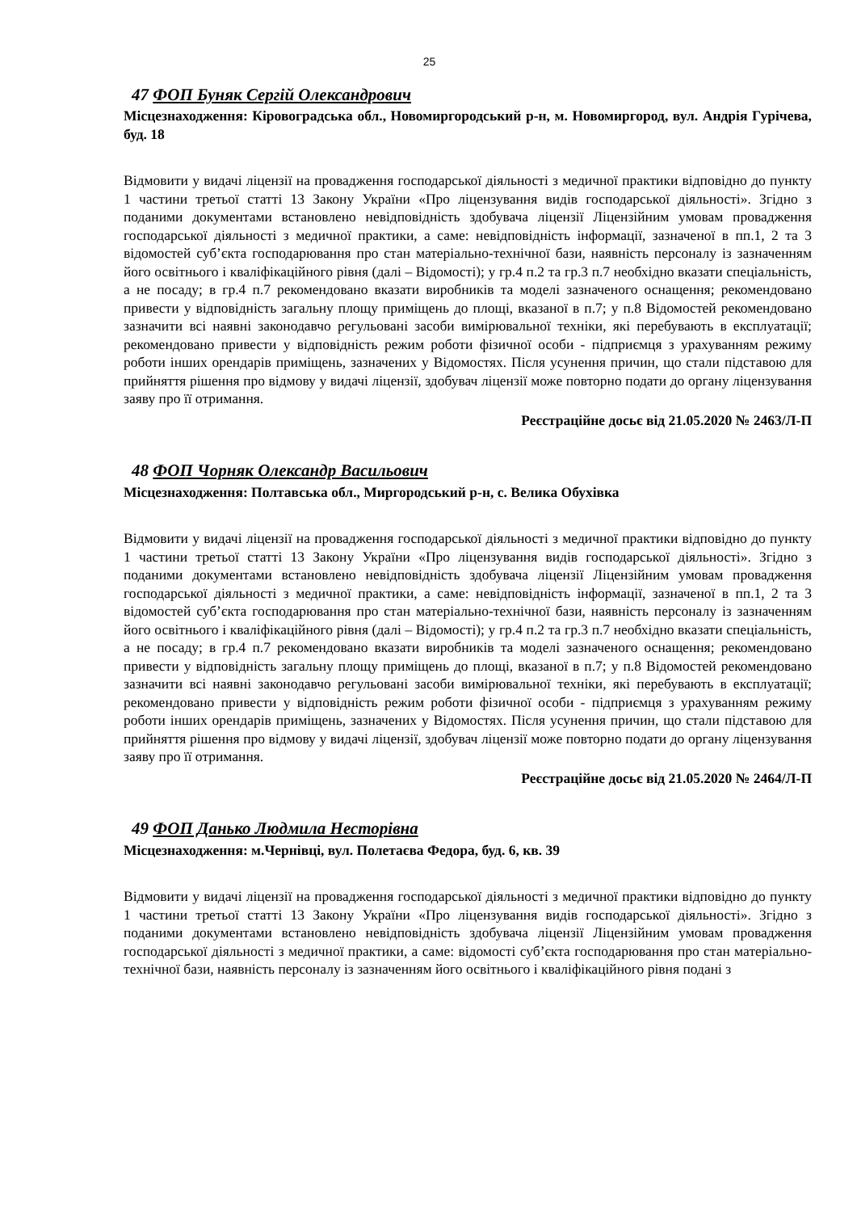25
47 ФОП Буняк Сергій Олександрович
Місцезнаходження: Кіровоградська обл., Новомиргородський р-н, м. Новомиргород, вул. Андрія Гурічева, буд. 18
Відмовити у видачі ліцензії на провадження господарської діяльності з медичної практики відповідно до пункту 1 частини третьої статті 13 Закону України «Про ліцензування видів господарської діяльності». Згідно з поданими документами встановлено невідповідність здобувача ліцензії Ліцензійним умовам провадження господарської діяльності з медичної практики, а саме: невідповідність інформації, зазначеної в пп.1, 2 та 3 відомостей суб’єкта господарювання про стан матеріально-технічної бази, наявність персоналу із зазначенням його освітнього і кваліфікаційного рівня (далі – Відомості); у гр.4 п.2 та гр.3 п.7 необхідно вказати спеціальність, а не посаду; в гр.4 п.7 рекомендовано вказати виробників та моделі зазначеного оснащення; рекомендовано привести у відповідність загальну площу приміщень до площі, вказаної в п.7; у п.8 Відомостей рекомендовано зазначити всі наявні законодавчо регульовані засоби вимірювальної техніки, які перебувають в експлуатації; рекомендовано привести у відповідність режим роботи фізичної особи - підприємця з урахуванням режиму роботи інших орендарів приміщень, зазначених у Відомостях. Після усунення причин, що стали підставою для прийняття рішення про відмову у видачі ліцензії, здобувач ліцензії може повторно подати до органу ліцензування заяву про її отримання.
Реєстраційне досьє від 21.05.2020 № 2463/Л-П
48 ФОП Чорняк Олександр Васильович
Місцезнаходження: Полтавська обл., Миргородський р-н, с. Велика Обухівка
Відмовити у видачі ліцензії на провадження господарської діяльності з медичної практики відповідно до пункту 1 частини третьої статті 13 Закону України «Про ліцензування видів господарської діяльності». Згідно з поданими документами встановлено невідповідність здобувача ліцензії Ліцензійним умовам провадження господарської діяльності з медичної практики, а саме: невідповідність інформації, зазначеної в пп.1, 2 та 3 відомостей суб’єкта господарювання про стан матеріально-технічної бази, наявність персоналу із зазначенням його освітнього і кваліфікаційного рівня (далі – Відомості); у гр.4 п.2 та гр.3 п.7 необхідно вказати спеціальність, а не посаду; в гр.4 п.7 рекомендовано вказати виробників та моделі зазначеного оснащення; рекомендовано привести у відповідність загальну площу приміщень до площі, вказаної в п.7; у п.8 Відомостей рекомендовано зазначити всі наявні законодавчо регульовані засоби вимірювальної техніки, які перебувають в експлуатації; рекомендовано привести у відповідність режим роботи фізичної особи - підприємця з урахуванням режиму роботи інших орендарів приміщень, зазначених у Відомостях. Після усунення причин, що стали підставою для прийняття рішення про відмову у видачі ліцензії, здобувач ліцензії може повторно подати до органу ліцензування заяву про її отримання.
Реєстраційне досьє від 21.05.2020 № 2464/Л-П
49 ФОП Данько Людмила Несторівна
Місцезнаходження: м.Чернівці, вул. Полетаєва Федора, буд. 6, кв. 39
Відмовити у видачі ліцензії на провадження господарської діяльності з медичної практики відповідно до пункту 1 частини третьої статті 13 Закону України «Про ліцензування видів господарської діяльності». Згідно з поданими документами встановлено невідповідність здобувача ліцензії Ліцензійним умовам провадження господарської діяльності з медичної практики, а саме: відомості суб’єкта господарювання про стан матеріально-технічної бази, наявність персоналу із зазначенням його освітнього і кваліфікаційного рівня подані з